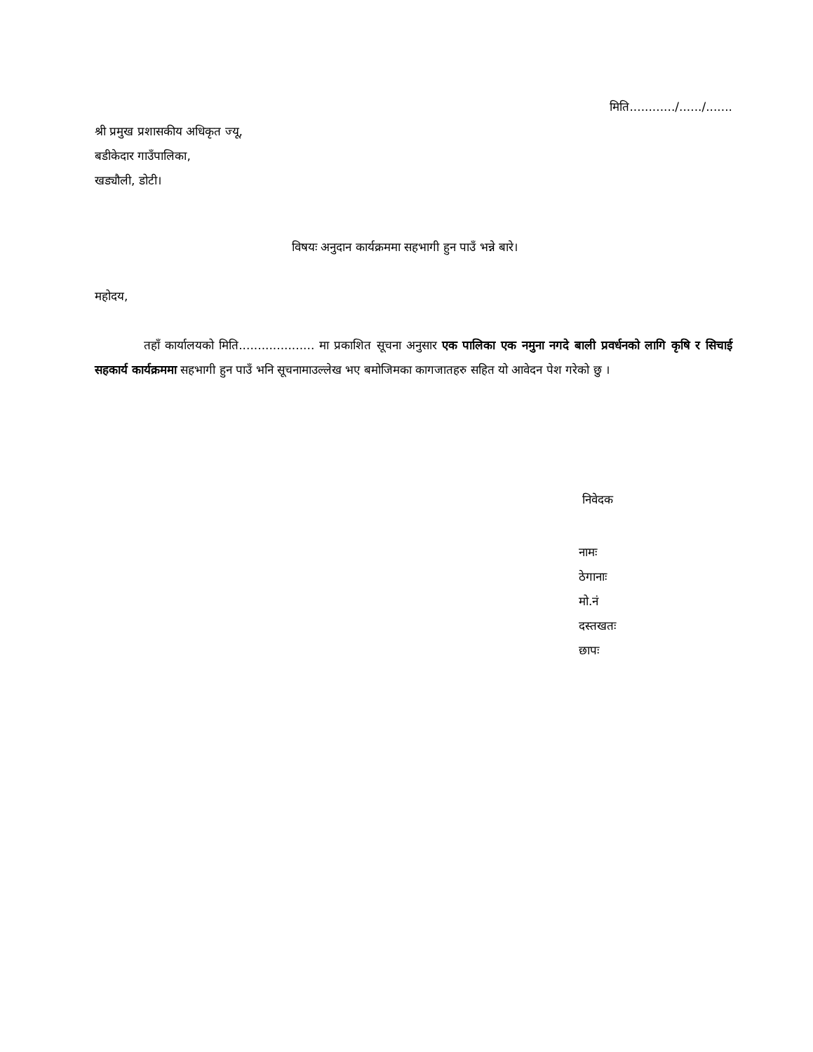मिति............/....../.......
श्री प्रमुख प्रशासकीय अधिकृत ज्यू,
बडीकेदार गाउँपालिका,
खड्यौली, डोटी।
विषयः अनुदान कार्यक्रममा सहभागी हुन पाउँ भन्ने बारे।
महोदय,
तहाँ कार्यालयको मिति.................... मा प्रकाशित सूचना अनुसार एक पालिका एक नमुना नगदे बाली प्रवर्धनको लागि कृषि र सिचाई सहकार्य कार्यक्रममा सहभागी हुन पाउँ भनि सूचनामाउल्लेख भए बमोजिमका कागजातहरु सहित यो आवेदन पेश गरेको छु ।
निवेदक
नामः
ठेगानाः
मो.नं
दस्तखतः
छापः